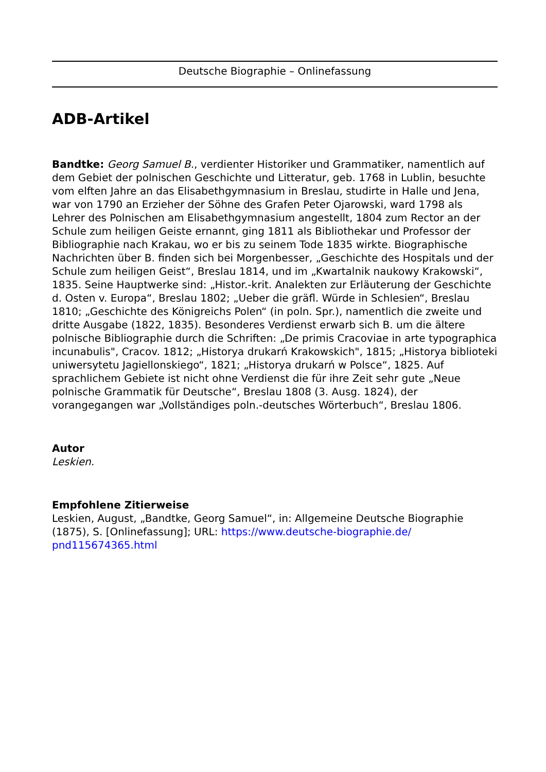Deutsche Biographie – Onlinefassung
ADB-Artikel
Bandtke: Georg Samuel B., verdienter Historiker und Grammatiker, namentlich auf dem Gebiet der polnischen Geschichte und Litteratur, geb. 1768 in Lublin, besuchte vom elften Jahre an das Elisabethgymnasium in Breslau, studirte in Halle und Jena, war von 1790 an Erzieher der Söhne des Grafen Peter Ojarowski, ward 1798 als Lehrer des Polnischen am Elisabethgymnasium angestellt, 1804 zum Rector an der Schule zum heiligen Geiste ernannt, ging 1811 als Bibliothekar und Professor der Bibliographie nach Krakau, wo er bis zu seinem Tode 1835 wirkte. Biographische Nachrichten über B. finden sich bei Morgenbesser, „Geschichte des Hospitals und der Schule zum heiligen Geist“, Breslau 1814, und im „Kwartalnik naukowy Krakowski“, 1835. Seine Hauptwerke sind: „Histor.-krit. Analekten zur Erläuterung der Geschichte d. Osten v. Europa“, Breslau 1802; „Ueber die gräfl. Würde in Schlesien“, Breslau 1810; „Geschichte des Königreichs Polen“ (in poln. Spr.), namentlich die zweite und dritte Ausgabe (1822, 1835). Besonderes Verdienst erwarb sich B. um die ältere polnische Bibliographie durch die Schriften: „De primis Cracoviae in arte typographica incunabulis", Cracov. 1812; „Historya drukarń Krakowskich", 1815; „Historya biblioteki uniwersytetu Jagiellonskiego“, 1821; „Historya drukarń w Polsce“, 1825. Auf sprachlichem Gebiete ist nicht ohne Verdienst die für ihre Zeit sehr gute „Neue polnische Grammatik für Deutsche“, Breslau 1808 (3. Ausg. 1824), der vorangegangen war „Vollständiges poln.-deutsches Wörterbuch“, Breslau 1806.
Autor
Leskien.
Empfohlene Zitierweise
Leskien, August, „Bandtke, Georg Samuel“, in: Allgemeine Deutsche Biographie (1875), S. [Onlinefassung]; URL: https://www.deutsche-biographie.de/ pnd115674365.html